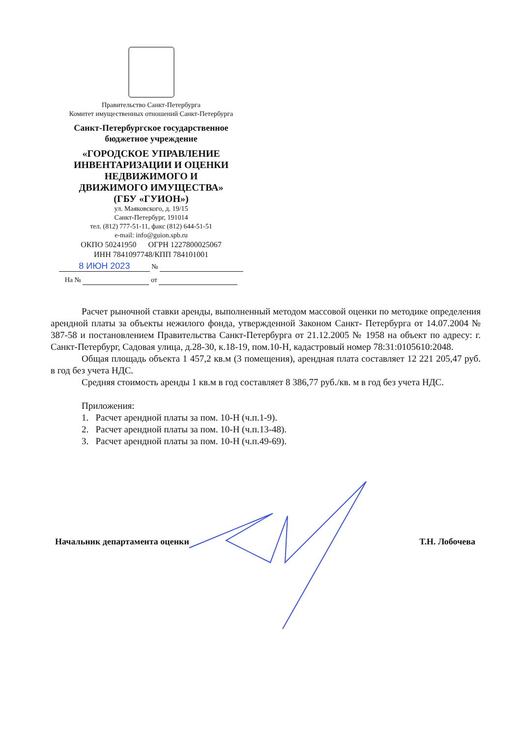Правительство Санкт-Петербурга
Комитет имущественных отношений Санкт-Петербурга
Санкт-Петербургское государственное
бюджетное учреждение
«ГОРОДСКОЕ УПРАВЛЕНИЕ
ИНВЕНТАРИЗАЦИИ И ОЦЕНКИ
НЕДВИЖИМОГО И
ДВИЖИМОГО ИМУЩЕСТВА»
(ГБУ «ГУИОН»)
ул. Маяковского, д. 19/15
Санкт-Петербург, 191014
тел. (812) 777-51-11, факс (812) 644-51-51
e-mail: info@guion.spb.ru
ОКПО 50241950 ОГРН 1227800025067
ИНН 7841097748/КПП 784101001
8 ИЮН 2023 №
На № от
Расчет рыночной ставки аренды, выполненный методом массовой оценки по методике определения арендной платы за объекты нежилого фонда, утвержденной Законом Санкт- Петербурга от 14.07.2004 № 387-58 и постановлением Правительства Санкт-Петербурга от 21.12.2005 № 1958 на объект по адресу: г. Санкт-Петербург, Садовая улица, д.28-30, к.18-19, пом.10-Н, кадастровый номер 78:31:0105610:2048.
Общая площадь объекта 1 457,2 кв.м (3 помещения), арендная плата составляет 12 221 205,47 руб. в год без учета НДС.
Средняя стоимость аренды 1 кв.м в год составляет 8 386,77 руб./кв. м в год без учета НДС.
Приложения:
1. Расчет арендной платы за пом. 10-Н (ч.п.1-9).
2. Расчет арендной платы за пом. 10-Н (ч.п.13-48).
3. Расчет арендной платы за пом. 10-Н (ч.п.49-69).
Начальник департамента оценки Т.Н. Лобочева